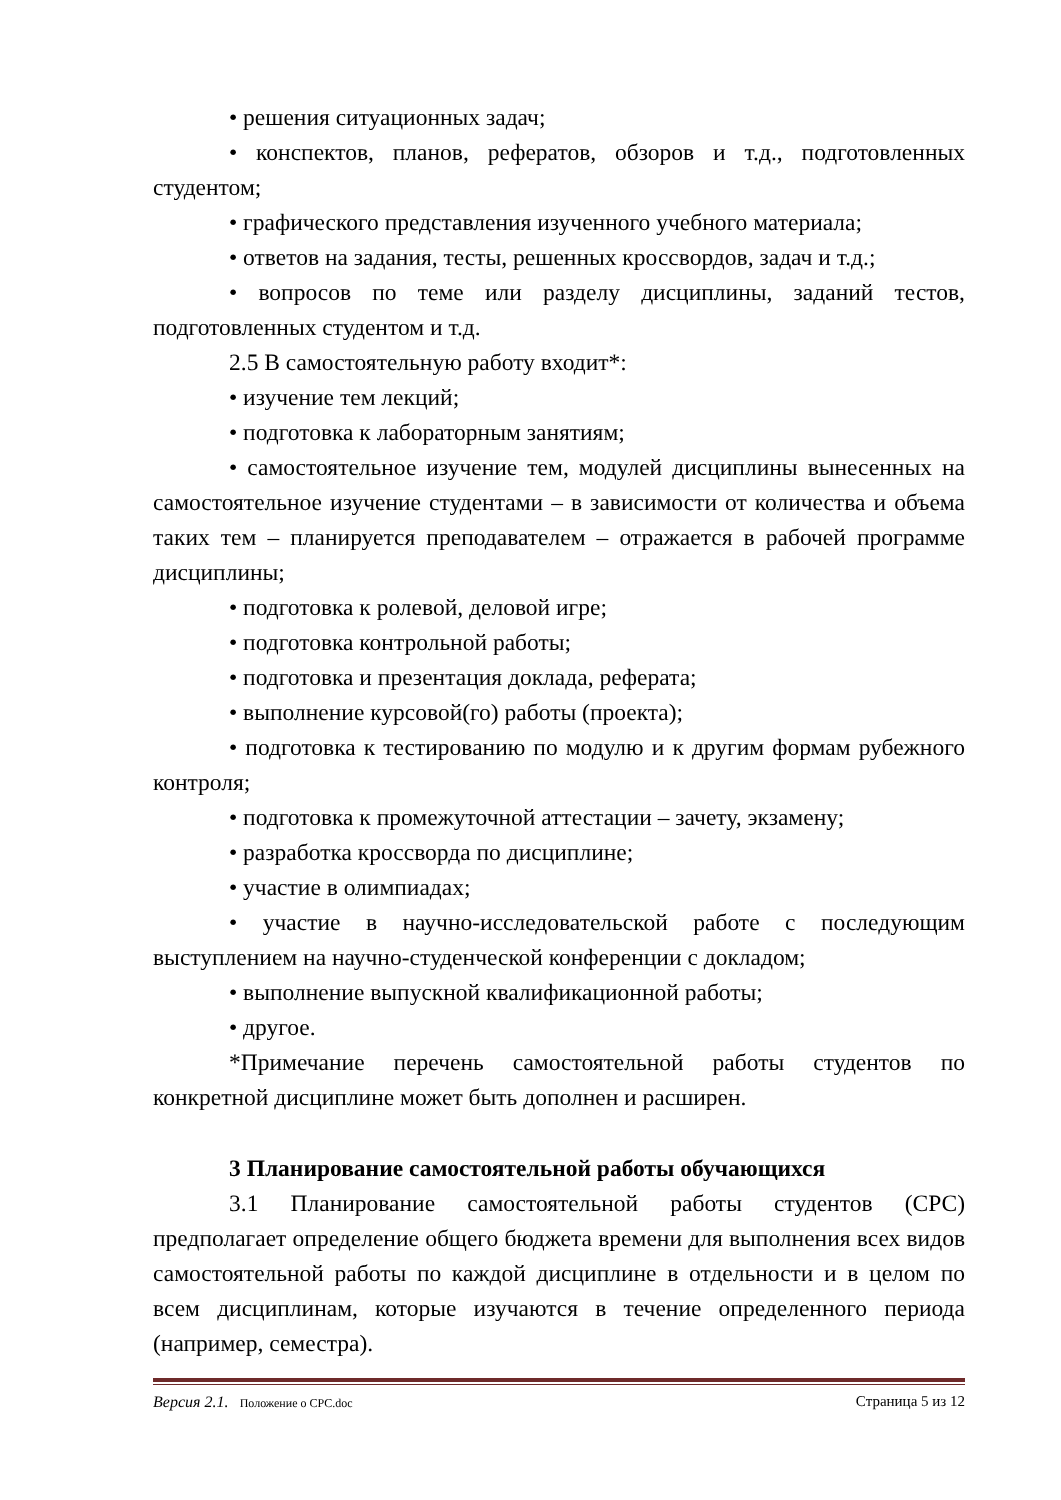• решения ситуационных задач;
• конспектов, планов, рефератов, обзоров и т.д., подготовленных студентом;
• графического представления изученного учебного материала;
• ответов на задания, тесты, решенных кроссвордов, задач и т.д.;
• вопросов по теме или разделу дисциплины, заданий тестов, подготовленных студентом и т.д.
2.5 В самостоятельную работу входит*:
• изучение тем лекций;
• подготовка к лабораторным занятиям;
• самостоятельное изучение тем, модулей дисциплины вынесенных на самостоятельное изучение студентами – в зависимости от количества и объема таких тем – планируется преподавателем – отражается в рабочей программе дисциплины;
• подготовка к ролевой, деловой игре;
• подготовка контрольной работы;
• подготовка и презентация доклада, реферата;
• выполнение курсовой(го) работы (проекта);
• подготовка к тестированию по модулю и к другим формам рубежного контроля;
• подготовка к промежуточной аттестации – зачету, экзамену;
• разработка кроссворда по дисциплине;
• участие в олимпиадах;
• участие в научно-исследовательской работе с последующим выступлением на научно-студенческой конференции с докладом;
• выполнение выпускной квалификационной работы;
• другое.
*Примечание перечень самостоятельной работы студентов по конкретной дисциплине может быть дополнен и расширен.
3 Планирование самостоятельной работы обучающихся
3.1 Планирование самостоятельной работы студентов (СРС) предполагает определение общего бюджета времени для выполнения всех видов самостоятельной работы по каждой дисциплине в отдельности и в целом по всем дисциплинам, которые изучаются в течение определенного периода (например, семестра).
Версия 2.1. Положение о СРС.doc Страница 5 из 12